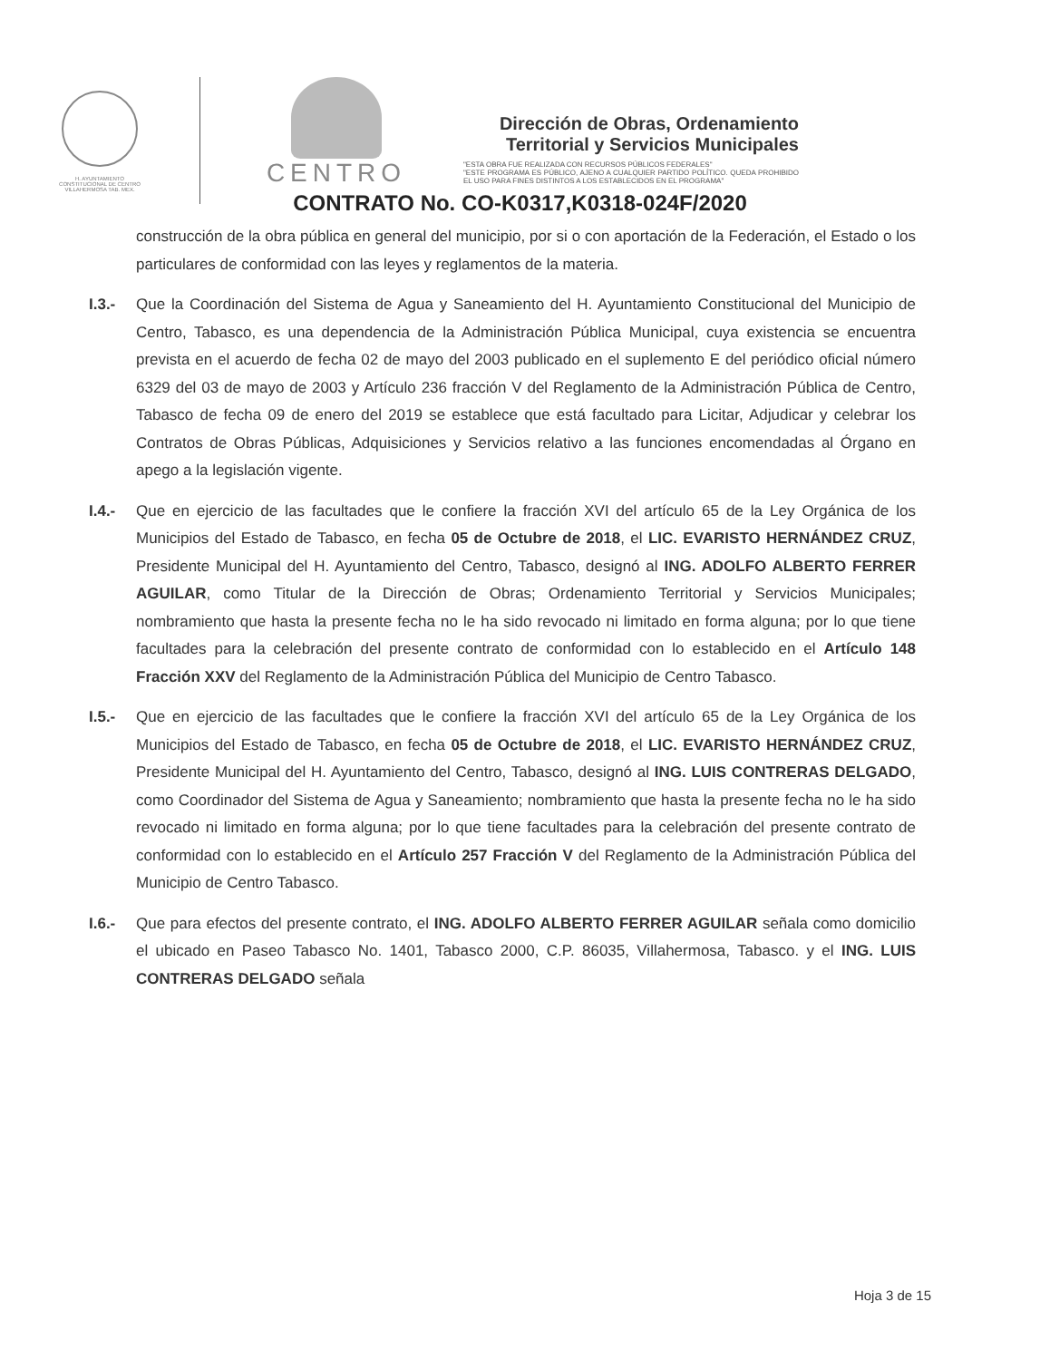H. AYUNTAMIENTO
CONSTITUCIONAL DE CENTRO
VILLAHERMOSA TAB. MEX.
CENTRO
Dirección de Obras, Ordenamiento
Territorial y Servicios Municipales
"ESTA OBRA FUE REALIZADA CON RECURSOS PÚBLICOS FEDERALES"
"ESTE PROGRAMA ES PÚBLICO, AJENO A CUALQUIER PARTIDO POLÍTICO. QUEDA PROHIBIDO EL USO PARA FINES DISTINTOS A LOS ESTABLECIDOS EN EL PROGRAMA"
CONTRATO No. CO-K0317,K0318-024F/2020
construcción de la obra pública en general del municipio, por si o con aportación de la Federación, el Estado o los particulares de conformidad con las leyes y reglamentos de la materia.
I.3.- Que la Coordinación del Sistema de Agua y Saneamiento del H. Ayuntamiento Constitucional del Municipio de Centro, Tabasco, es una dependencia de la Administración Pública Municipal, cuya existencia se encuentra prevista en el acuerdo de fecha 02 de mayo del 2003 publicado en el suplemento E del periódico oficial número 6329 del 03 de mayo de 2003 y Artículo 236 fracción V del Reglamento de la Administración Pública de Centro, Tabasco de fecha 09 de enero del 2019 se establece que está facultado para Licitar, Adjudicar y celebrar los Contratos de Obras Públicas, Adquisiciones y Servicios relativo a las funciones encomendadas al Órgano en apego a la legislación vigente.
I.4.- Que en ejercicio de las facultades que le confiere la fracción XVI del artículo 65 de la Ley Orgánica de los Municipios del Estado de Tabasco, en fecha 05 de Octubre de 2018, el LIC. EVARISTO HERNÁNDEZ CRUZ, Presidente Municipal del H. Ayuntamiento del Centro, Tabasco, designó al ING. ADOLFO ALBERTO FERRER AGUILAR, como Titular de la Dirección de Obras; Ordenamiento Territorial y Servicios Municipales; nombramiento que hasta la presente fecha no le ha sido revocado ni limitado en forma alguna; por lo que tiene facultades para la celebración del presente contrato de conformidad con lo establecido en el Artículo 148 Fracción XXV del Reglamento de la Administración Pública del Municipio de Centro Tabasco.
I.5.- Que en ejercicio de las facultades que le confiere la fracción XVI del artículo 65 de la Ley Orgánica de los Municipios del Estado de Tabasco, en fecha 05 de Octubre de 2018, el LIC. EVARISTO HERNÁNDEZ CRUZ, Presidente Municipal del H. Ayuntamiento del Centro, Tabasco, designó al ING. LUIS CONTRERAS DELGADO, como Coordinador del Sistema de Agua y Saneamiento; nombramiento que hasta la presente fecha no le ha sido revocado ni limitado en forma alguna; por lo que tiene facultades para la celebración del presente contrato de conformidad con lo establecido en el Artículo 257 Fracción V del Reglamento de la Administración Pública del Municipio de Centro Tabasco.
I.6.- Que para efectos del presente contrato, el ING. ADOLFO ALBERTO FERRER AGUILAR señala como domicilio el ubicado en Paseo Tabasco No. 1401, Tabasco 2000, C.P. 86035, Villahermosa, Tabasco. y el ING. LUIS CONTRERAS DELGADO señala
Hoja 3 de 15